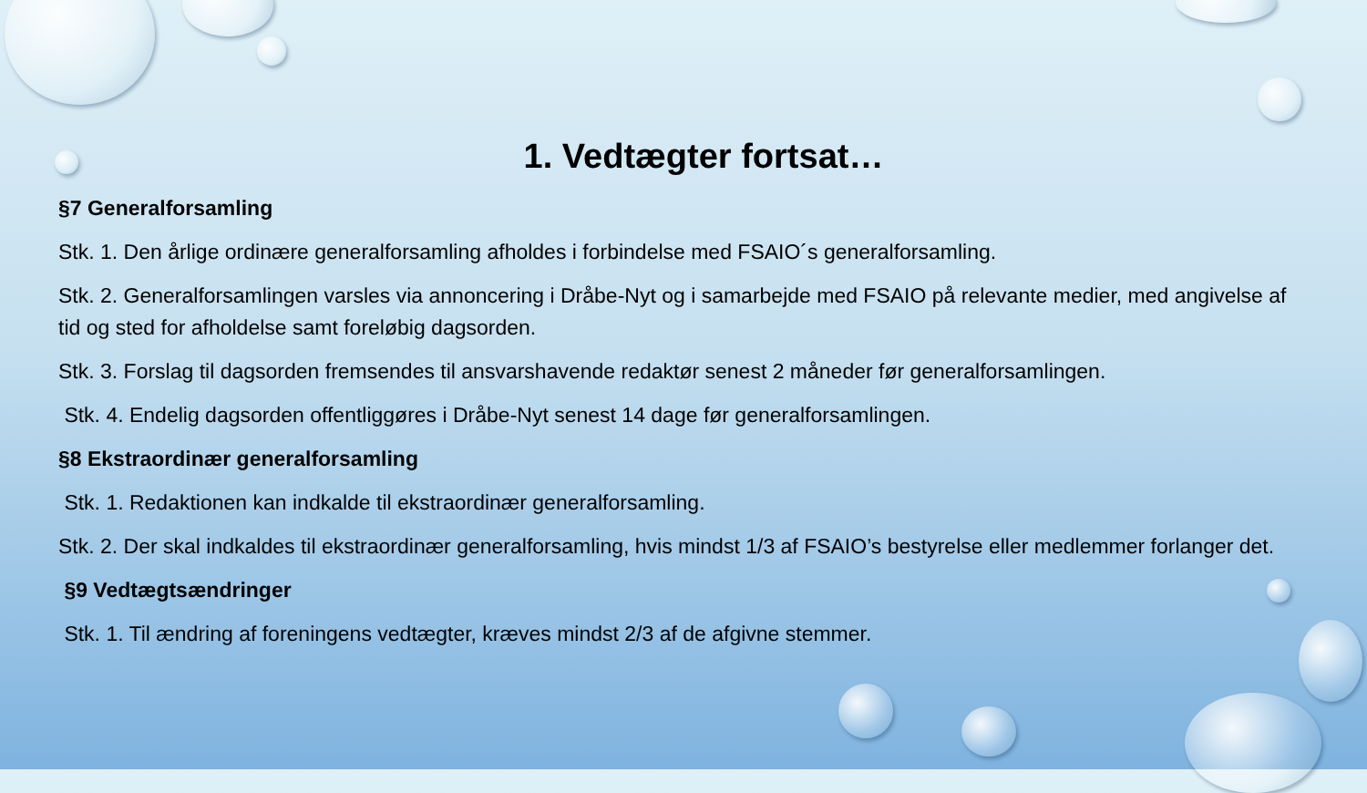1. Vedtægter fortsat…
§7 Generalforsamling
Stk. 1. Den årlige ordinære generalforsamling afholdes i forbindelse med FSAIO´s generalforsamling.
Stk. 2. Generalforsamlingen varsles via annoncering i Dråbe-Nyt og i samarbejde med FSAIO på relevante medier, med angivelse af tid og sted for afholdelse samt foreløbig dagsorden.
Stk. 3. Forslag til dagsorden fremsendes til ansvarshavende redaktør senest 2 måneder før generalforsamlingen.
Stk. 4. Endelig dagsorden offentliggøres i Dråbe-Nyt senest 14 dage før generalforsamlingen.
§8 Ekstraordinær generalforsamling
Stk. 1. Redaktionen kan indkalde til ekstraordinær generalforsamling.
Stk. 2. Der skal indkaldes til ekstraordinær generalforsamling, hvis mindst 1/3 af FSAIO’s bestyrelse eller medlemmer forlanger det.
§9 Vedtægtsændringer
Stk. 1. Til ændring af foreningens vedtægter, kræves mindst 2/3 af de afgivne stemmer.